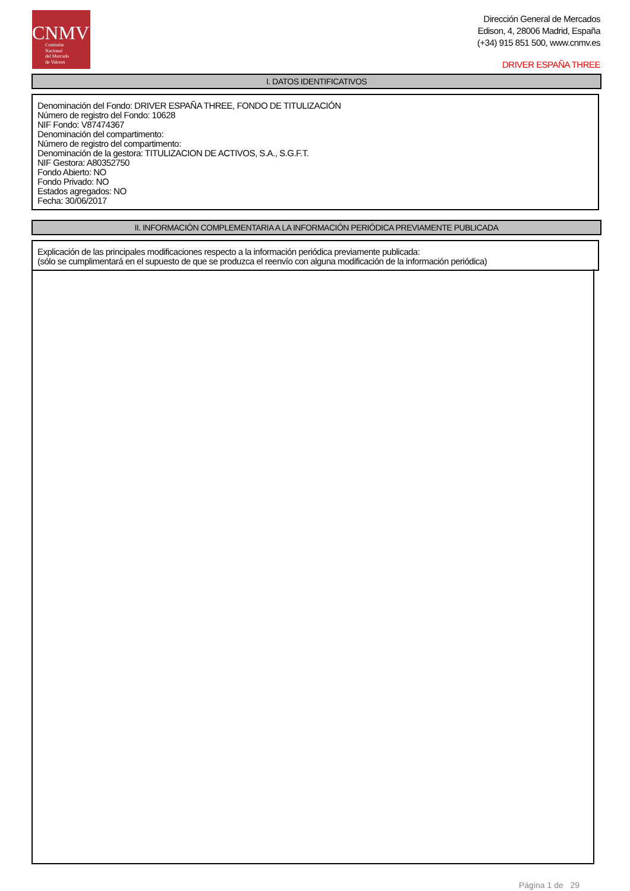CNMV
Comisión
Nacional
del Mercado
de Valores
Dirección General de Mercados
Edison, 4, 28006 Madrid, España
(+34) 915 851 500, www.cnmv.es
DRIVER ESPAÑA THREE
I. DATOS IDENTIFICATIVOS
Denominación del Fondo: DRIVER ESPAÑA THREE, FONDO DE TITULIZACIÓN
Número de registro del Fondo: 10628
NIF Fondo: V87474367
Denominación del compartimento:
Número de registro del compartimento:
Denominación de la gestora: TITULIZACION DE ACTIVOS, S.A., S.G.F.T.
NIF Gestora: A80352750
Fondo Abierto: NO
Fondo Privado: NO
Estados agregados: NO
Fecha: 30/06/2017
II. INFORMACIÓN COMPLEMENTARIA A LA INFORMACIÓN PERIÓDICA PREVIAMENTE PUBLICADA
Explicación de las principales modificaciones respecto a la información periódica previamente publicada:
(sólo se cumplimentará en el supuesto de que se produzca el reenvío con alguna modificación de la información periódica)
Página 1 de 29